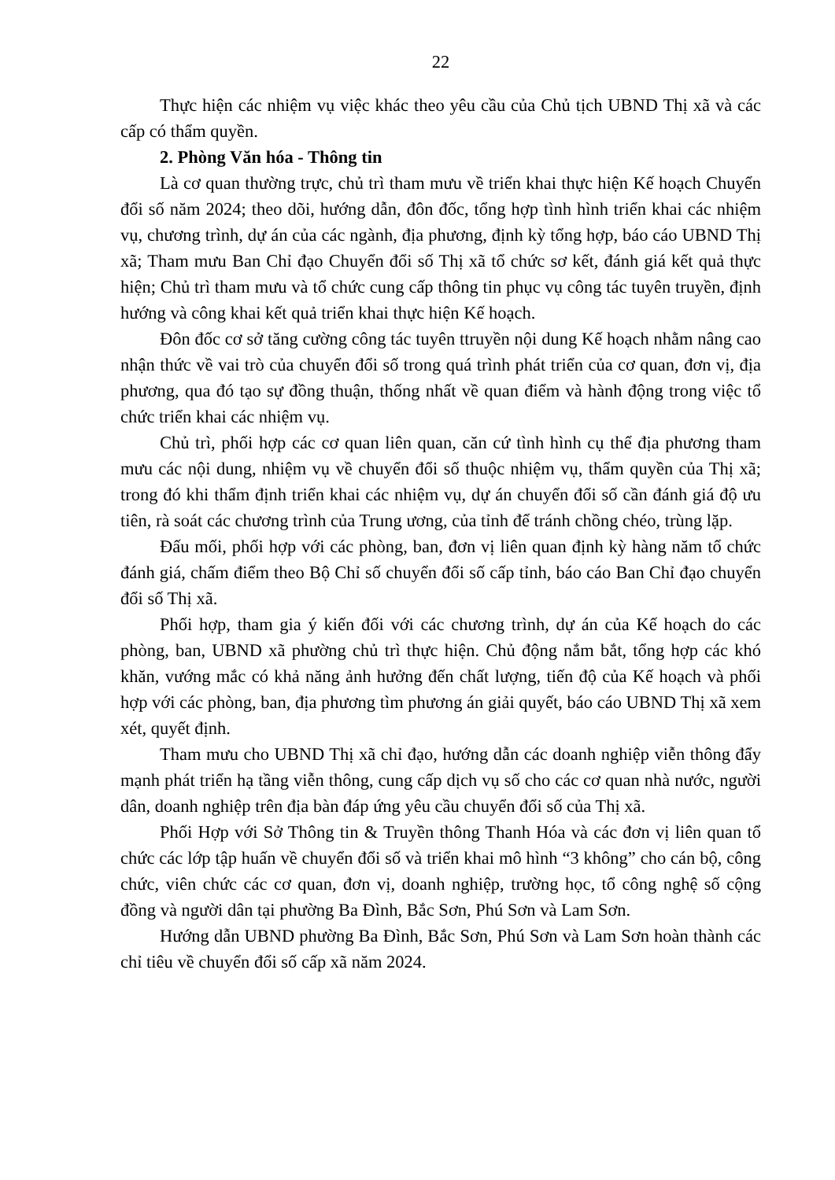22
Thực hiện các nhiệm vụ việc khác theo yêu cầu của Chủ tịch UBND Thị xã và các cấp có thẩm quyền.
2. Phòng Văn hóa - Thông tin
Là cơ quan thường trực, chủ trì tham mưu về triển khai thực hiện Kế hoạch Chuyển đổi số năm 2024; theo dõi, hướng dẫn, đôn đốc, tổng hợp tình hình triển khai các nhiệm vụ, chương trình, dự án của các ngành, địa phương, định kỳ tổng hợp, báo cáo UBND Thị xã; Tham mưu Ban Chỉ đạo Chuyển đổi số Thị xã tổ chức sơ kết, đánh giá kết quả thực hiện; Chủ trì tham mưu và tổ chức cung cấp thông tin phục vụ công tác tuyên truyền, định hướng và công khai kết quả triển khai thực hiện Kế hoạch.
Đôn đốc cơ sở tăng cường công tác tuyên ttruyền nội dung Kế hoạch nhằm nâng cao nhận thức về vai trò của chuyển đổi số trong quá trình phát triển của cơ quan, đơn vị, địa phương, qua đó tạo sự đồng thuận, thống nhất về quan điểm và hành động trong việc tổ chức triển khai các nhiệm vụ.
Chủ trì, phối hợp các cơ quan liên quan, căn cứ tình hình cụ thể địa phương tham mưu các nội dung, nhiệm vụ về chuyển đổi số thuộc nhiệm vụ, thẩm quyền của Thị xã; trong đó khi thẩm định triển khai các nhiệm vụ, dự án chuyển đổi số cần đánh giá độ ưu tiên, rà soát các chương trình của Trung ương, của tỉnh để tránh chồng chéo, trùng lặp.
Đấu mối, phối hợp với các phòng, ban, đơn vị liên quan định kỳ hàng năm tổ chức đánh giá, chấm điểm theo Bộ Chỉ số chuyển đổi số cấp tỉnh, báo cáo Ban Chỉ đạo chuyển đổi số Thị xã.
Phối hợp, tham gia ý kiến đối với các chương trình, dự án của Kế hoạch do các phòng, ban, UBND xã phường chủ trì thực hiện. Chủ động nắm bắt, tổng hợp các khó khăn, vướng mắc có khả năng ảnh hưởng đến chất lượng, tiến độ của Kế hoạch và phối hợp với các phòng, ban, địa phương tìm phương án giải quyết, báo cáo UBND Thị xã xem xét, quyết định.
Tham mưu cho UBND Thị xã chỉ đạo, hướng dẫn các doanh nghiệp viễn thông đẩy mạnh phát triển hạ tầng viễn thông, cung cấp dịch vụ số cho các cơ quan nhà nước, người dân, doanh nghiệp trên địa bàn đáp ứng yêu cầu chuyển đổi số của Thị xã.
Phối Hợp với Sở Thông tin & Truyền thông Thanh Hóa và các đơn vị liên quan tổ chức các lớp tập huấn về chuyển đổi số và triển khai mô hình “3 không” cho cán bộ, công chức, viên chức các cơ quan, đơn vị, doanh nghiệp, trường học, tổ công nghệ số cộng đồng và người dân tại phường Ba Đình, Bắc Sơn, Phú Sơn và Lam Sơn.
Hướng dẫn UBND phường Ba Đình, Bắc Sơn, Phú Sơn và Lam Sơn hoàn thành các chỉ tiêu về chuyển đổi số cấp xã năm 2024.